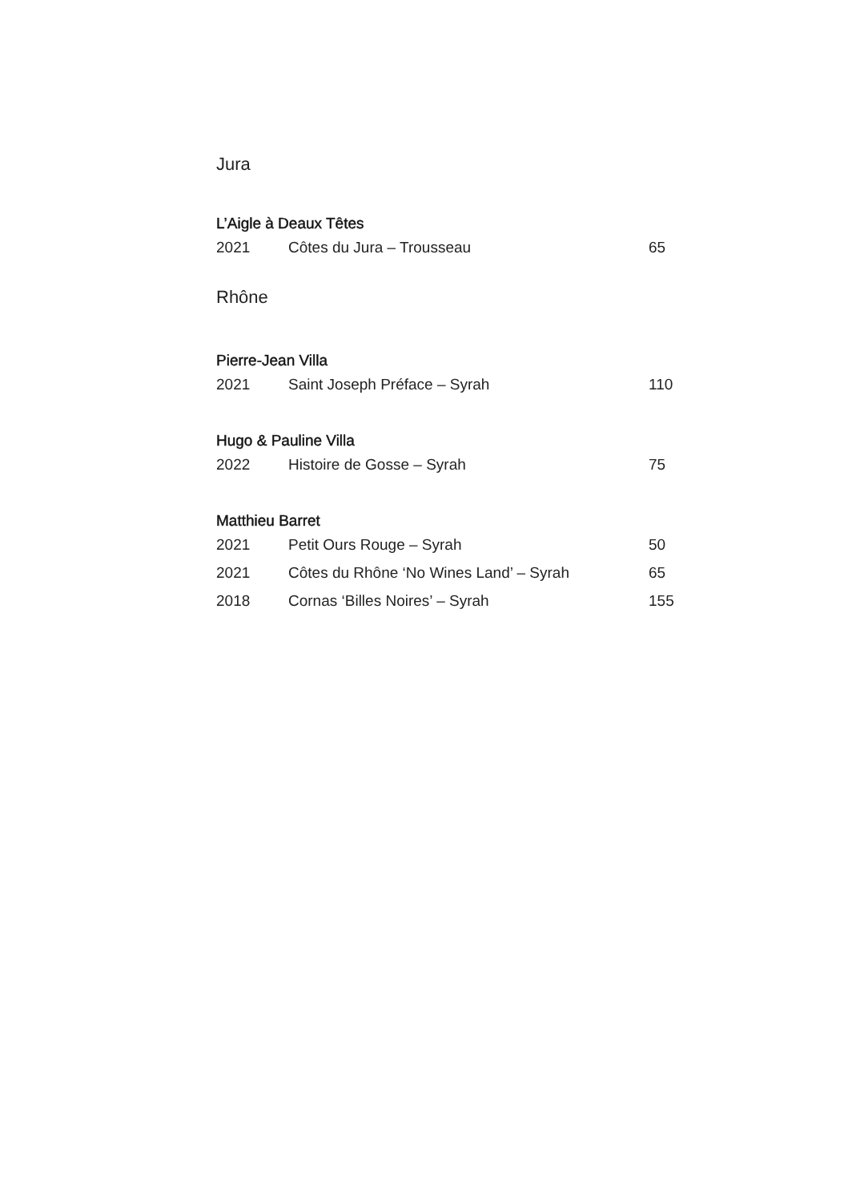Jura
L’Aigle à Deaux Têtes
| 2021 | Côtes du Jura – Trousseau | 65 |
Rhône
Pierre-Jean Villa
| 2021 | Saint Joseph Préface – Syrah | 110 |
Hugo & Pauline Villa
| 2022 | Histoire de Gosse – Syrah | 75 |
Matthieu Barret
| 2021 | Petit Ours Rouge – Syrah | 50 |
| 2021 | Côtes du Rhône ‘No Wines Land’ – Syrah | 65 |
| 2018 | Cornas ‘Billes Noires’ – Syrah | 155 |